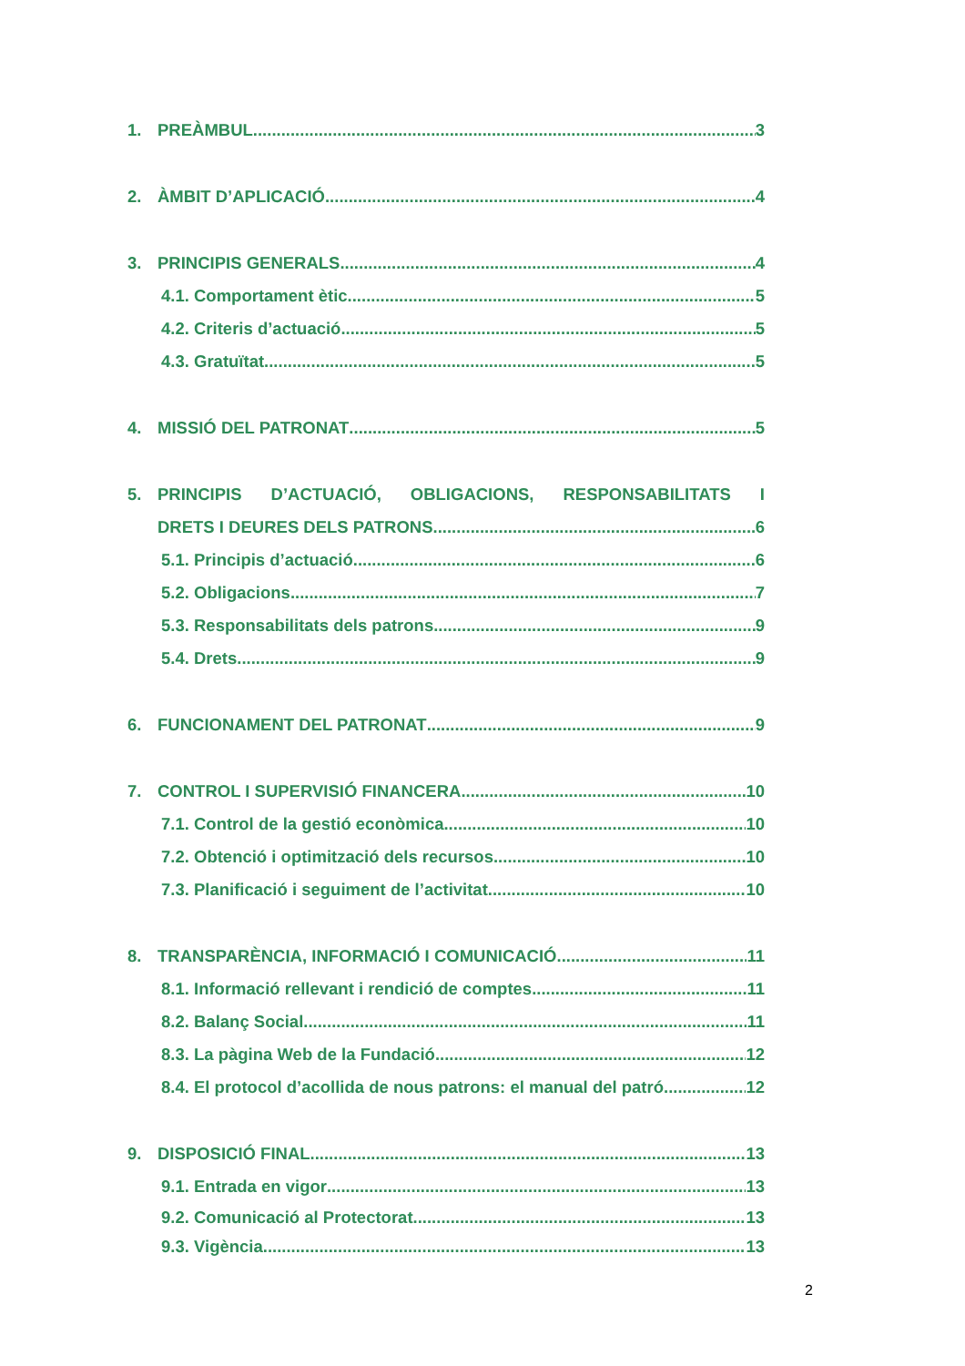1. PREÀMBUL 3
2. ÀMBIT D’APLICACIÓ 4
3. PRINCIPIS GENERALS 4
4.1. Comportament ètic 5
4.2. Criteris d’actuació 5
4.3. Gratuïtat 5
4. MISSIÓ DEL PATRONAT 5
5. PRINCIPIS D’ACTUACIÓ, OBLIGACIONS, RESPONSABILITATS I
DRETS I DEURES DELS PATRONS 6
5.1. Principis d’actuació 6
5.2. Obligacions 7
5.3. Responsabilitats dels patrons 9
5.4. Drets 9
6. FUNCIONAMENT DEL PATRONAT 9
7. CONTROL I SUPERVISIÓ FINANCERA 10
7.1. Control de la gestió econòmica 10
7.2. Obtenció i optimització dels recursos 10
7.3. Planificació i seguiment de l’activitat 10
8. TRANSPARÈNCIA, INFORMACIÓ I COMUNICACIÓ 11
8.1. Informació rellevant i rendició de comptes 11
8.2. Balanç Social 11
8.3. La pàgina Web de la Fundació 12
8.4. El protocol d’acollida de nous patrons: el manual del patró 12
9. DISPOSICIÓ FINAL 13
9.1. Entrada en vigor 13
9.2. Comunicació al Protectorat 13
9.3. Vigència 13
2